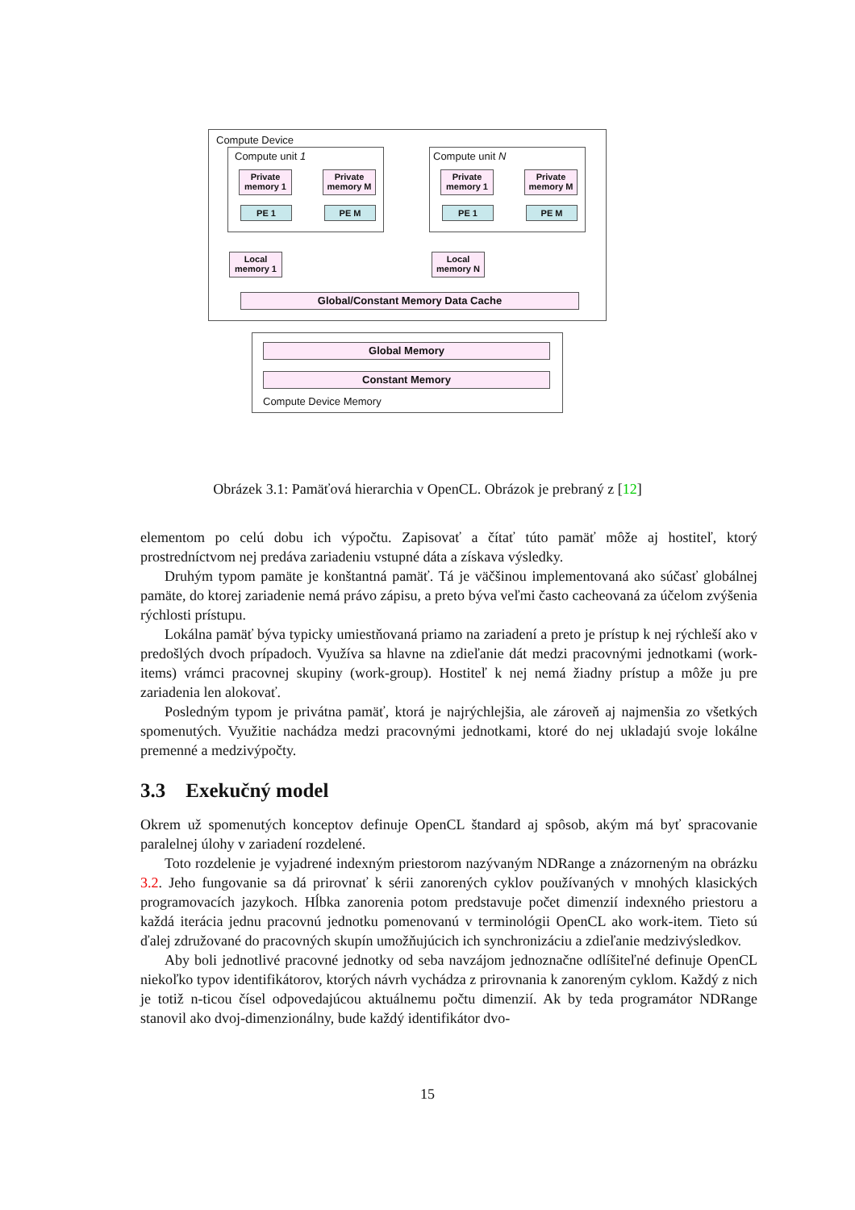Compute Device
Compute unit 1 Compute unit N
Private memory 1
Private memory M
Private memory 1
Private memory M
PE 1 PE M PE 1 PE M
Local memory 1
Local memory N
Global/Constant Memory Data Cache
Global Memory
Constant Memory
Compute Device Memory
Obrázek 3.1: Pamäťová hierarchia v OpenCL. Obrázok je prebraný z [12]
elementom po celú dobu ich výpočtu. Zapisovať a čítať túto pamäť môže aj hostiteľ, ktorý prostredníctvom nej predáva zariadeniu vstupné dáta a získava výsledky.
Druhým typom pamäte je konštantná pamäť. Tá je väčšinou implementovaná ako súčasť globálnej pamäte, do ktorej zariadenie nemá právo zápisu, a preto býva veľmi často cacheovaná za účelom zvýšenia rýchlosti prístupu.
Lokálna pamäť býva typicky umiestňovaná priamo na zariadení a preto je prístup k nej rýchleší ako v predošlých dvoch prípadoch. Využíva sa hlavne na zdieľanie dát medzi pracovnými jednotkami (work-items) vrámci pracovnej skupiny (work-group). Hostiteľ k nej nemá žiadny prístup a môže ju pre zariadenia len alokovať.
Posledným typom je privátna pamäť, ktorá je najrýchlejšia, ale zároveň aj najmenšia zo všetkých spomenutých. Využitie nachádza medzi pracovnými jednotkami, ktoré do nej ukladajú svoje lokálne premenné a medzivýpočty.
3.3 Exekučný model
Okrem už spomenutých konceptov definuje OpenCL štandard aj spôsob, akým má byť spracovanie paralelnej úlohy v zariadení rozdelené.
Toto rozdelenie je vyjadrené indexným priestorom nazývaným NDRange a znázorneným na obrázku 3.2. Jeho fungovanie sa dá prirovnať k sérii zanorených cyklov používaných v mnohých klasických programovacích jazykoch. Hĺbka zanorenia potom predstavuje počet dimenzií indexného priestoru a každá iterácia jednu pracovnú jednotku pomenovanú v terminológii OpenCL ako work-item. Tieto sú ďalej združované do pracovných skupín umožňujúcich ich synchronizáciu a zdieľanie medzivýsledkov.
Aby boli jednotlivé pracovné jednotky od seba navzájom jednoznačne odlíšiteľné definuje OpenCL niekoľko typov identifikátorov, ktorých návrh vychádza z prirovnania k zanoreným cyklom. Každý z nich je totiž n-ticou čísel odpovedajúcou aktuálnemu počtu dimenzií. Ak by teda programátor NDRange stanovil ako dvoj-dimenzionálny, bude každý identifikátor dvo-
15